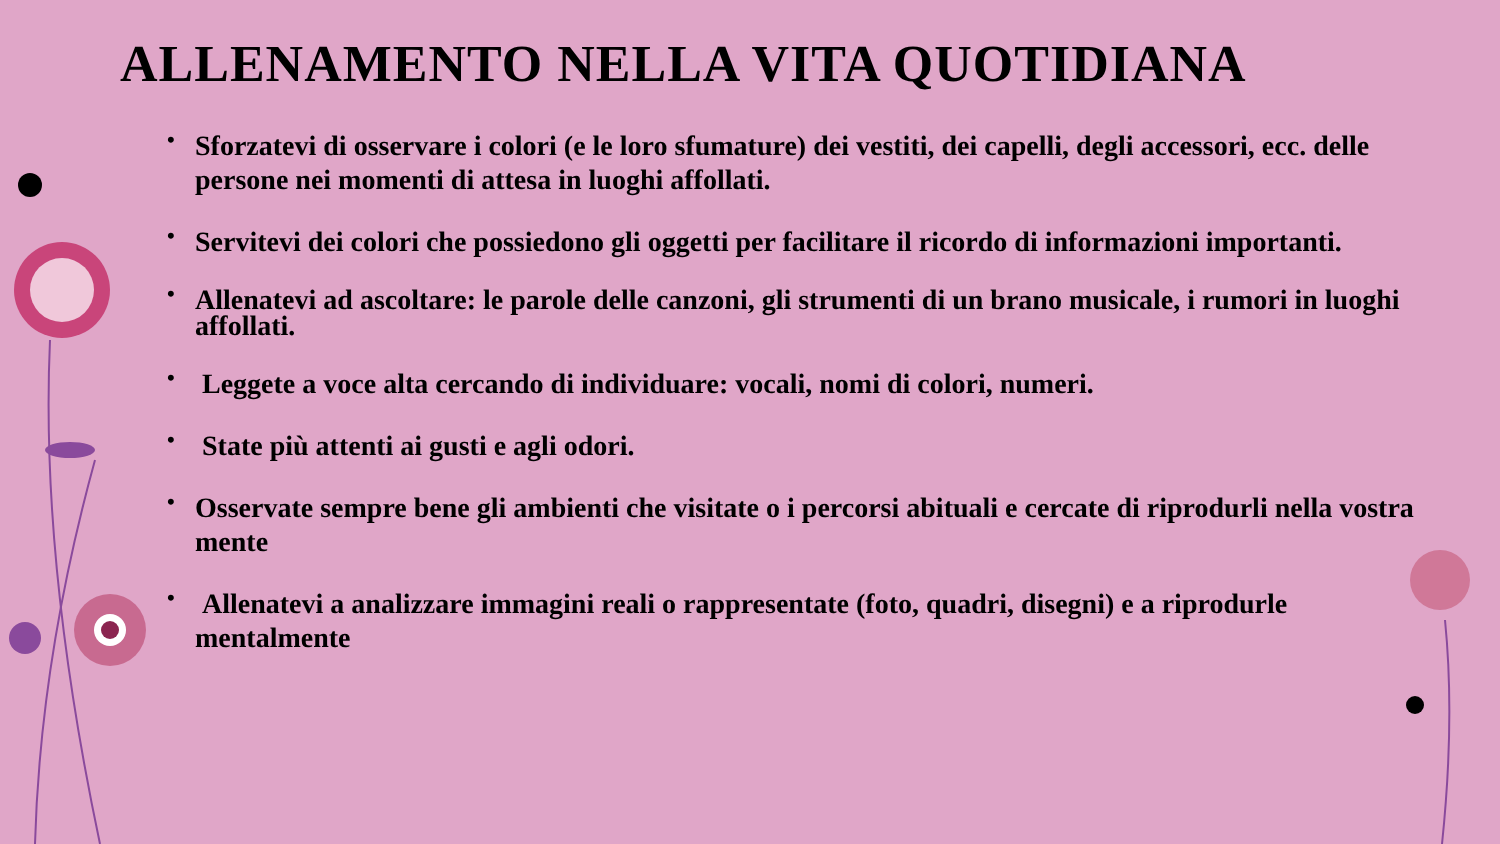ALLENAMENTO NELLA VITA QUOTIDIANA
• Sforzatevi di osservare i colori (e le loro sfumature) dei vestiti, dei capelli, degli accessori, ecc. delle persone nei momenti di attesa in luoghi affollati.
• Servitevi dei colori che possiedono gli oggetti per facilitare il ricordo di informazioni importanti.
• Allenatevi ad ascoltare: le parole delle canzoni, gli strumenti di un brano musicale, i rumori in luoghi affollati.
• Leggete a voce alta cercando di individuare: vocali, nomi di colori, numeri.
• State più attenti ai gusti e agli odori.
• Osservate sempre bene gli ambienti che visitate o i percorsi abituali e cercate di riprodurli nella vostra mente
• Allenatevi a analizzare immagini reali o rappresentate (foto, quadri, disegni) e a riprodurle mentalmente